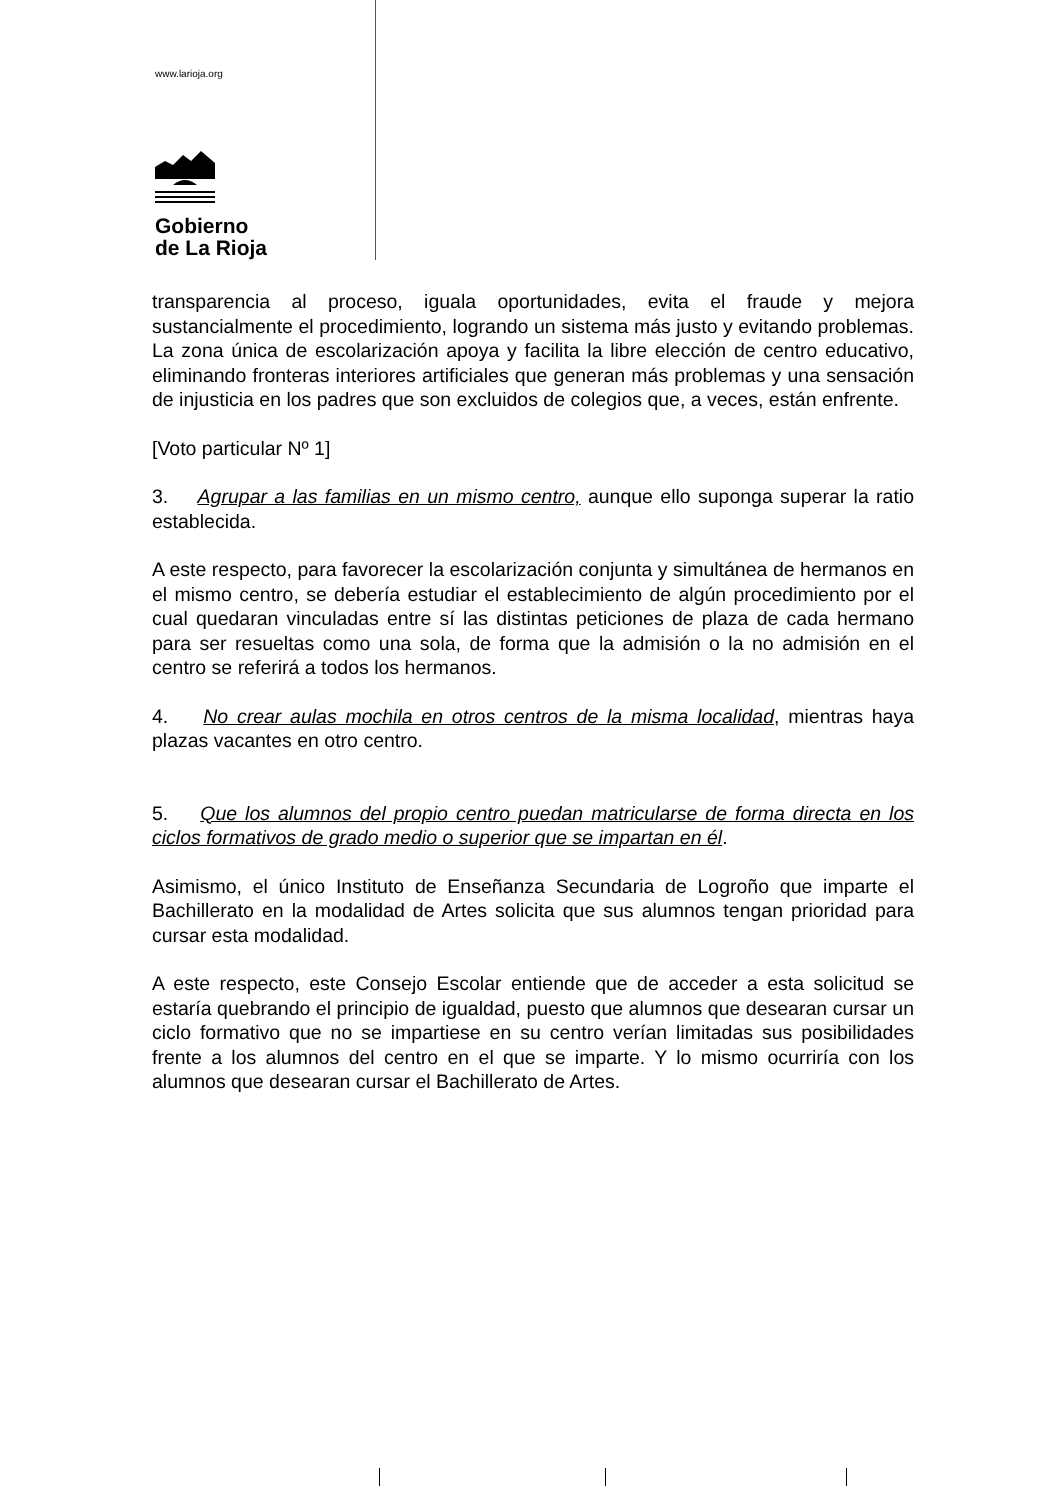www.larioja.org
Gobierno
de La Rioja
transparencia al proceso, iguala oportunidades, evita el fraude y mejora sustancialmente el procedimiento, logrando un sistema más justo y evitando problemas. La zona única de escolarización apoya y facilita la libre elección de centro educativo, eliminando fronteras interiores artificiales que generan más problemas y una sensación de injusticia en los padres que son excluidos de colegios que, a veces, están enfrente.
[Voto particular Nº 1]
3. Agrupar a las familias en un mismo centro, aunque ello suponga superar la ratio establecida.
A este respecto, para favorecer la escolarización conjunta y simultánea de hermanos en el mismo centro, se debería estudiar el establecimiento de algún procedimiento por el cual quedaran vinculadas entre sí las distintas peticiones de plaza de cada hermano para ser resueltas como una sola, de forma que la admisión o la no admisión en el centro se referirá a todos los hermanos.
4. No crear aulas mochila en otros centros de la misma localidad, mientras haya plazas vacantes en otro centro.
5. Que los alumnos del propio centro puedan matricularse de forma directa en los ciclos formativos de grado medio o superior que se impartan en él.
Asimismo, el único Instituto de Enseñanza Secundaria de Logroño que imparte el Bachillerato en la modalidad de Artes solicita que sus alumnos tengan prioridad para cursar esta modalidad.
A este respecto, este Consejo Escolar entiende que de acceder a esta solicitud se estaría quebrando el principio de igualdad, puesto que alumnos que desearan cursar un ciclo formativo que no se impartiese en su centro verían limitadas sus posibilidades frente a los alumnos del centro en el que se imparte. Y lo mismo ocurriría con los alumnos que desearan cursar el Bachillerato de Artes.